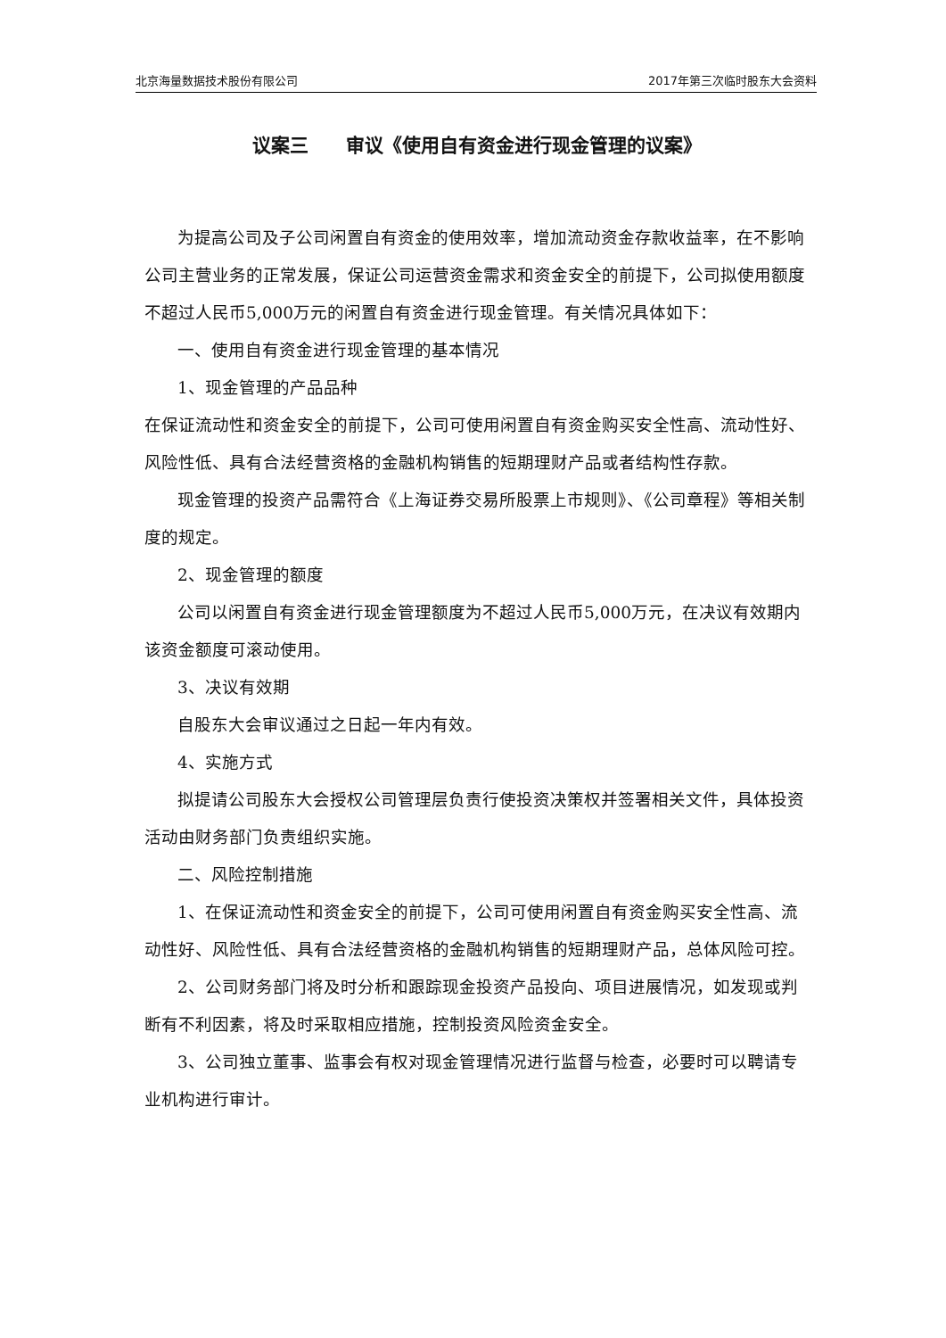北京海量数据技术股份有限公司 2017年第三次临时股东大会资料
议案三  审议《使用自有资金进行现金管理的议案》
为提高公司及子公司闲置自有资金的使用效率，增加流动资金存款收益率，在不影响公司主营业务的正常发展，保证公司运营资金需求和资金安全的前提下，公司拟使用额度不超过人民币5,000万元的闲置自有资金进行现金管理。有关情况具体如下：
一、使用自有资金进行现金管理的基本情况
1、现金管理的产品品种
在保证流动性和资金安全的前提下，公司可使用闲置自有资金购买安全性高、流动性好、风险性低、具有合法经营资格的金融机构销售的短期理财产品或者结构性存款。
现金管理的投资产品需符合《上海证券交易所股票上市规则》、《公司章程》等相关制度的规定。
2、现金管理的额度
公司以闲置自有资金进行现金管理额度为不超过人民币5,000万元，在决议有效期内该资金额度可滚动使用。
3、决议有效期
自股东大会审议通过之日起一年内有效。
4、实施方式
拟提请公司股东大会授权公司管理层负责行使投资决策权并签署相关文件，具体投资活动由财务部门负责组织实施。
二、风险控制措施
1、在保证流动性和资金安全的前提下，公司可使用闲置自有资金购买安全性高、流动性好、风险性低、具有合法经营资格的金融机构销售的短期理财产品，总体风险可控。
2、公司财务部门将及时分析和跟踪现金投资产品投向、项目进展情况，如发现或判断有不利因素，将及时采取相应措施，控制投资风险资金安全。
3、公司独立董事、监事会有权对现金管理情况进行监督与检查，必要时可以聘请专业机构进行审计。